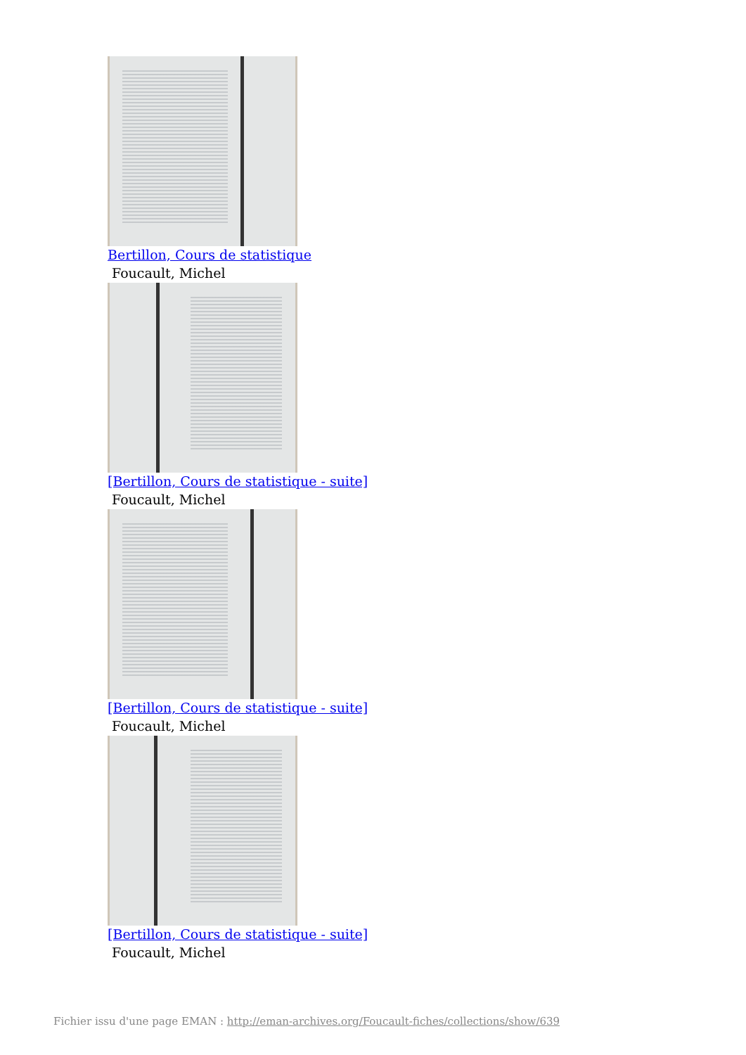Bertillon, Cours de statistique
Foucault, Michel
[Bertillon, Cours de statistique - suite]
Foucault, Michel
[Bertillon, Cours de statistique - suite]
Foucault, Michel
[Bertillon, Cours de statistique - suite]
Foucault, Michel
Fichier issu d'une page EMAN : http://eman-archives.org/Foucault-fiches/collections/show/639